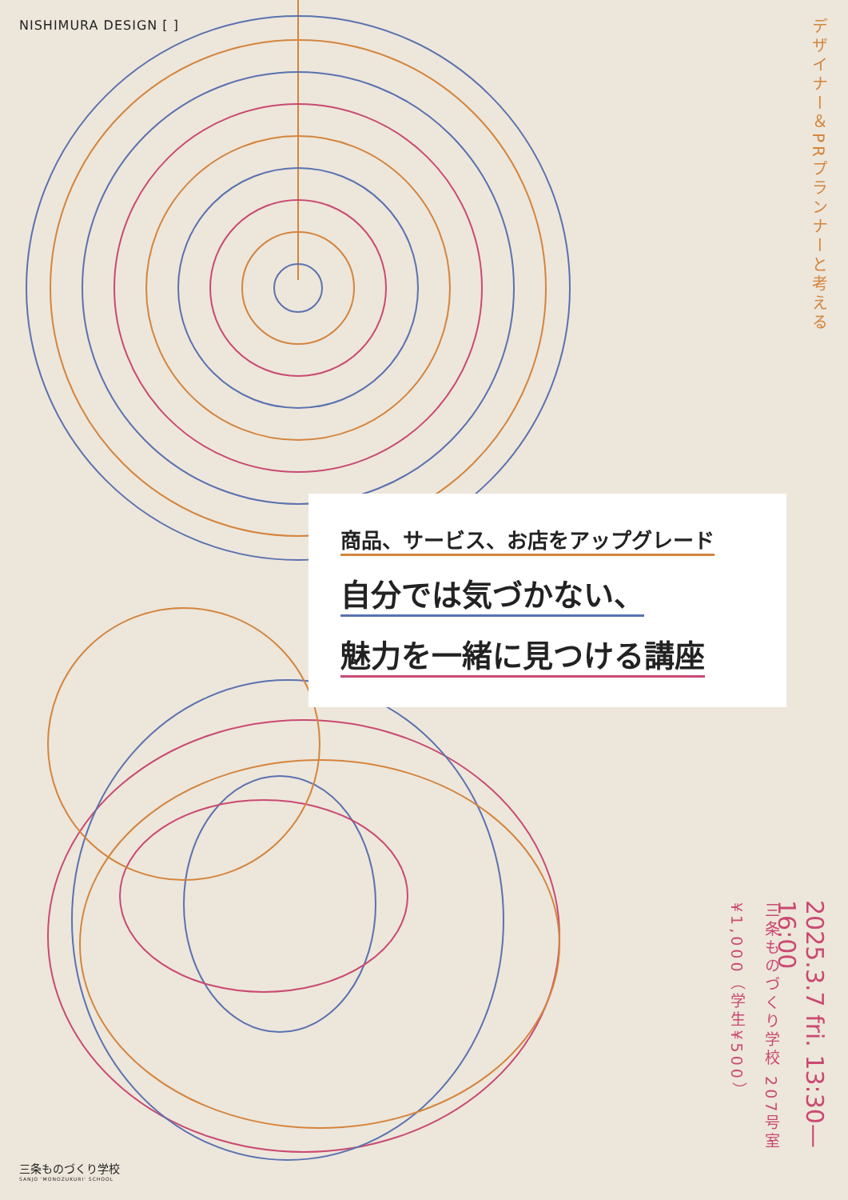NISHIMURA DESIGN [ ]
デザイナー＆PRプランナーと考える
商品、サービス、お店をアップグレード
自分では気づかない、
魅力を一緒に見つける講座
2025.3.7 fri. 13:30—16:00
三条ものづくり学校 207号室
¥1,000（学生¥500）
三条ものづくり学校
SANJO 'MONOZUKURI' SCHOOL